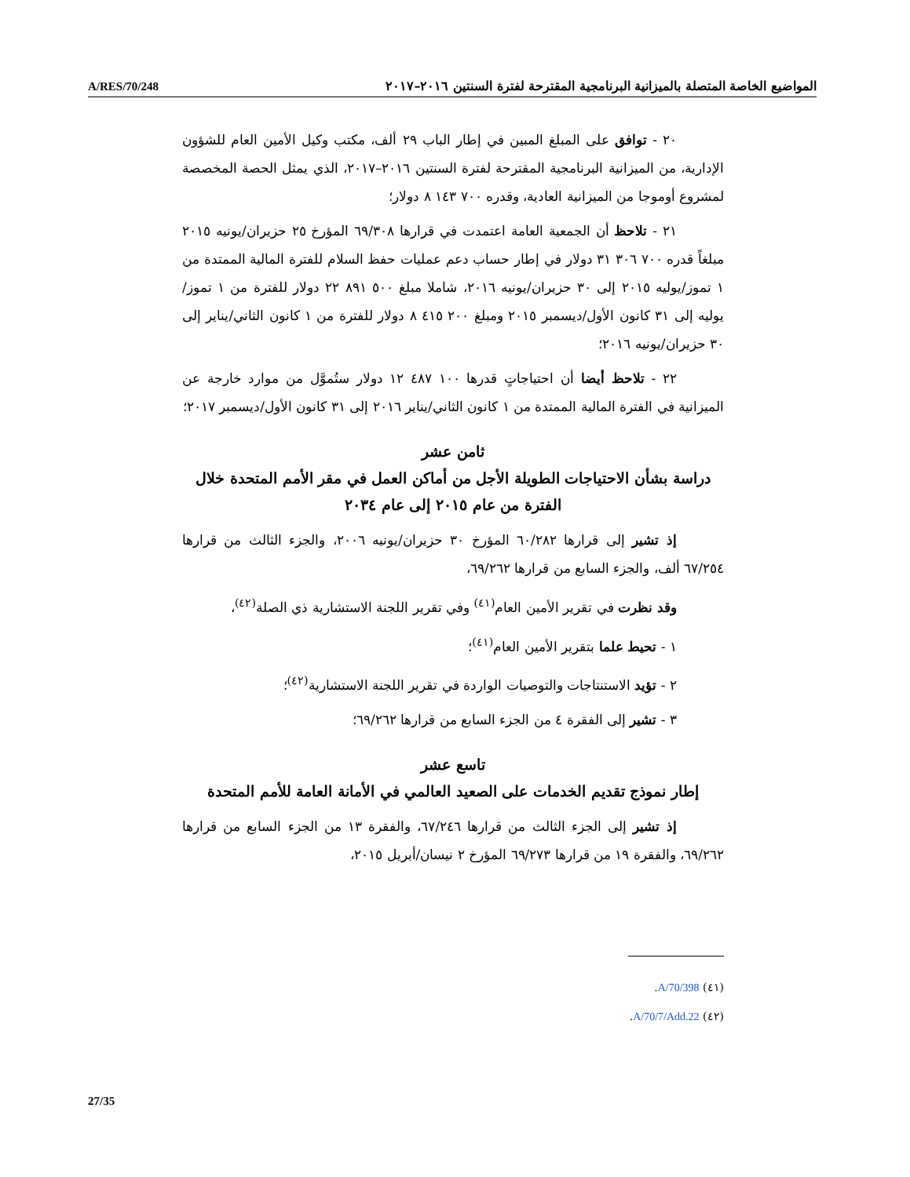A/RES/70/248 المواضيع الخاصة المتصلة بالميزانية البرنامجية المقترحة لفترة السنتين ٢٠١٦–٢٠١٧
٢٠ - توافق على المبلغ المبين في إطار الباب ٢٩ ألف، مكتب وكيل الأمين العام للشؤون الإدارية، من الميزانية البرنامجية المقترحة لفترة السنتين ٢٠١٦–٢٠١٧، الذي يمثل الحصة المخصصة لمشروع أوموجا من الميزانية العادية، وقدره ٧٠٠ ١٤٣ ٨ دولار؛
٢١ - تلاحظ أن الجمعية العامة اعتمدت في قرارها ٦٩/٣٠٨ المؤرخ ٢٥ حزيران/يونيه ٢٠١٥ مبلغاً قدره ٧٠٠ ٣٠٦ ٣١ دولار في إطار حساب دعم عمليات حفظ السلام للفترة المالية الممتدة من ١ تموز/يوليه ٢٠١٥ إلى ٣٠ حزيران/يونيه ٢٠١٦، شاملا مبلغ ٥٠٠ ٨٩١ ٢٢ دولار للفترة من ١ تموز/يوليه إلى ٣١ كانون الأول/ديسمبر ٢٠١٥ ومبلغ ٢٠٠ ٤١٥ ٨ دولار للفترة من ١ كانون الثاني/يناير إلى ٣٠ حزيران/يونيه ٢٠١٦؛
٢٢ - تلاحظ أيضا أن احتياجاتٍ قدرها ١٠٠ ٤٨٧ ١٢ دولار ستُموَّل من موارد خارجة عن الميزانية في الفترة المالية الممتدة من ١ كانون الثاني/يناير ٢٠١٦ إلى ٣١ كانون الأول/ديسمبر ٢٠١٧؛
ثامن عشر
دراسة بشأن الاحتياجات الطويلة الأجل من أماكن العمل في مقر الأمم المتحدة خلال الفترة من عام ٢٠١٥ إلى عام ٢٠٣٤
إذ تشير إلى قرارها ٦٠/٢٨٢ المؤرخ ٣٠ حزيران/يونيه ٢٠٠٦، والجزء الثالث من قرارها ٦٧/٢٥٤ ألف، والجزء السابع من قرارها ٦٩/٢٦٢،
وقد نظرت في تقرير الأمين العام<sup>(٤١)</sup> وفي تقرير اللجنة الاستشارية ذي الصلة<sup>(٤٢)</sup>،
١ - تحيط علما بتقرير الأمين العام<sup>(٤١)</sup>؛
٢ - تؤيد الاستنتاجات والتوصيات الواردة في تقرير اللجنة الاستشارية<sup>(٤٢)</sup>؛
٣ - تشير إلى الفقرة ٤ من الجزء السابع من قرارها ٦٩/٢٦٢؛
تاسع عشر
إطار نموذج تقديم الخدمات على الصعيد العالمي في الأمانة العامة للأمم المتحدة
إذ تشير إلى الجزء الثالث من قرارها ٦٧/٢٤٦، والفقرة ١٣ من الجزء السابع من قرارها ٦٩/٢٦٢، والفقرة ١٩ من قرارها ٦٩/٢٧٣ المؤرخ ٢ نيسان/أبريل ٢٠١٥،
(٤١) A/70/398.
(٤٢) A/70/7/Add.22.
27/35